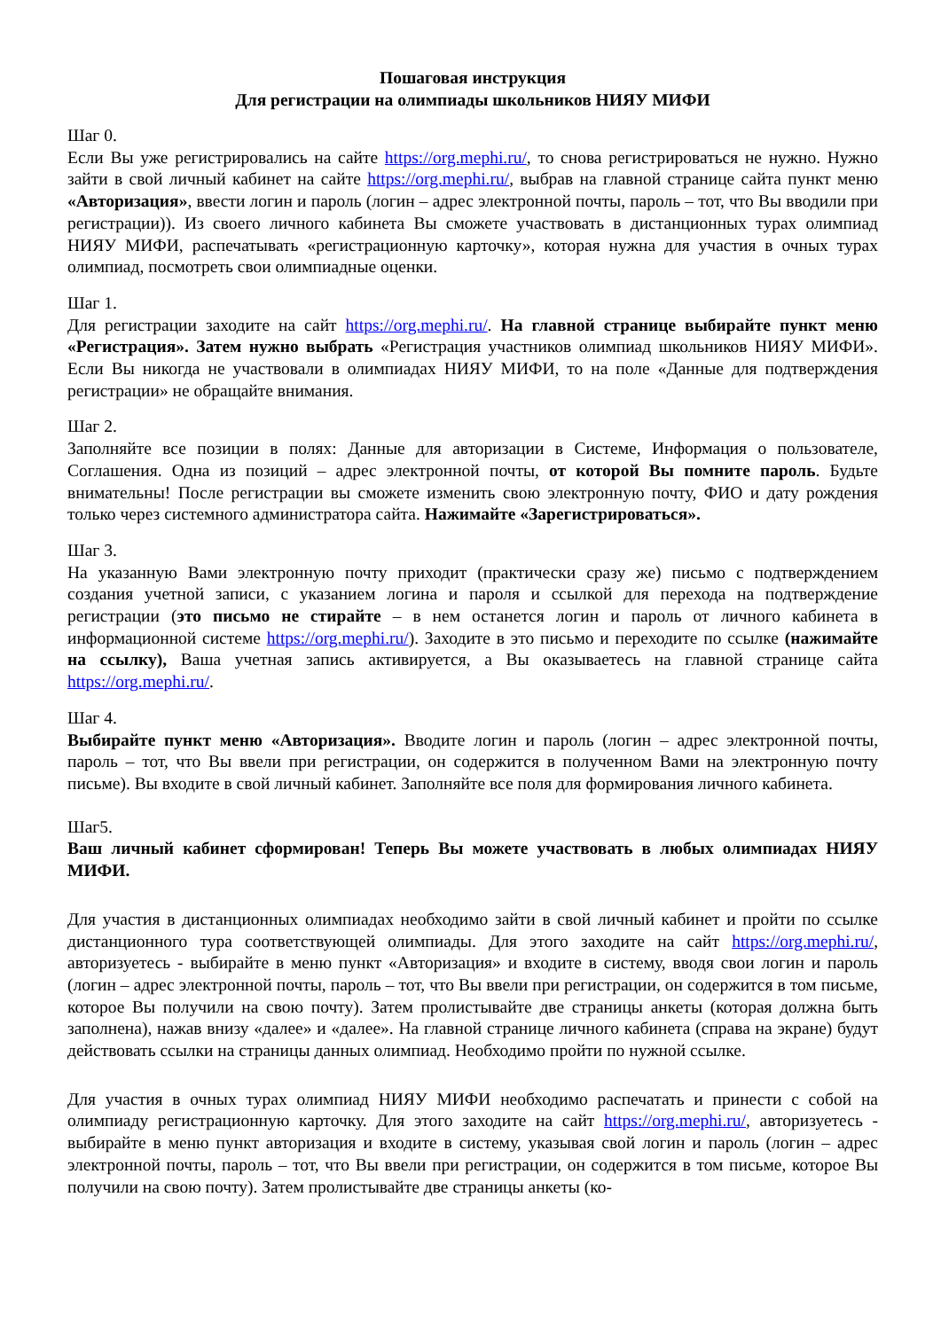Пошаговая инструкция
Для регистрации на олимпиады школьников НИЯУ МИФИ
Шаг 0.
Если Вы уже регистрировались на сайте https://org.mephi.ru/, то снова регистрироваться не нужно. Нужно зайти в свой личный кабинет на сайте https://org.mephi.ru/, выбрав на главной странице сайта пункт меню «Авторизация», ввести логин и пароль (логин – адрес электронной почты, пароль – тот, что Вы вводили при регистрации)). Из своего личного кабинета Вы сможете участвовать в дистанционных турах олимпиад НИЯУ МИФИ, распечатывать «регистрационную карточку», которая нужна для участия в очных турах олимпиад, посмотреть свои олимпиадные оценки.
Шаг 1.
Для регистрации заходите на сайт https://org.mephi.ru/. На главной странице выбирайте пункт меню «Регистрация». Затем нужно выбрать «Регистрация участников олимпиад школьников НИЯУ МИФИ». Если Вы никогда не участвовали в олимпиадах НИЯУ МИФИ, то на поле «Данные для подтверждения регистрации» не обращайте внимания.
Шаг 2.
Заполняйте все позиции в полях: Данные для авторизации в Системе, Информация о пользователе, Соглашения. Одна из позиций – адрес электронной почты, от которой Вы помните пароль. Будьте внимательны! После регистрации вы сможете изменить свою электронную почту, ФИО и дату рождения только через системного администратора сайта. Нажимайте «Зарегистрироваться».
Шаг 3.
На указанную Вами электронную почту приходит (практически сразу же) письмо с подтверждением создания учетной записи, с указанием логина и пароля и ссылкой для перехода на подтверждение регистрации (это письмо не стирайте – в нем останется логин и пароль от личного кабинета в информационной системе https://org.mephi.ru/). Заходите в это письмо и переходите по ссылке (нажимайте на ссылку), Ваша учетная запись активируется, а Вы оказываетесь на главной странице сайта https://org.mephi.ru/.
Шаг 4.
Выбирайте пункт меню «Авторизация». Вводите логин и пароль (логин – адрес электронной почты, пароль – тот, что Вы ввели при регистрации, он содержится в полученном Вами на электронную почту письме). Вы входите в свой личный кабинет. Заполняйте все поля для формирования личного кабинета.
Шаг5.
Ваш личный кабинет сформирован! Теперь Вы можете участвовать в любых олимпиадах НИЯУ МИФИ.
Для участия в дистанционных олимпиадах необходимо зайти в свой личный кабинет и пройти по ссылке дистанционного тура соответствующей олимпиады. Для этого заходите на сайт https://org.mephi.ru/, авторизуетесь - выбирайте в меню пункт «Авторизация» и входите в систему, вводя свои логин и пароль (логин – адрес электронной почты, пароль – тот, что Вы ввели при регистрации, он содержится в том письме, которое Вы получили на свою почту). Затем пролистывайте две страницы анкеты (которая должна быть заполнена), нажав внизу «далее» и «далее». На главной странице личного кабинета (справа на экране) будут действовать ссылки на страницы данных олимпиад. Необходимо пройти по нужной ссылке.
Для участия в очных турах олимпиад НИЯУ МИФИ необходимо распечатать и принести с собой на олимпиаду регистрационную карточку. Для этого заходите на сайт https://org.mephi.ru/, авторизуетесь - выбирайте в меню пункт авторизация и входите в систему, указывая свой логин и пароль (логин – адрес электронной почты, пароль – тот, что Вы ввели при регистрации, он содержится в том письме, которое Вы получили на свою почту). Затем пролистывайте две страницы анкеты (ко-